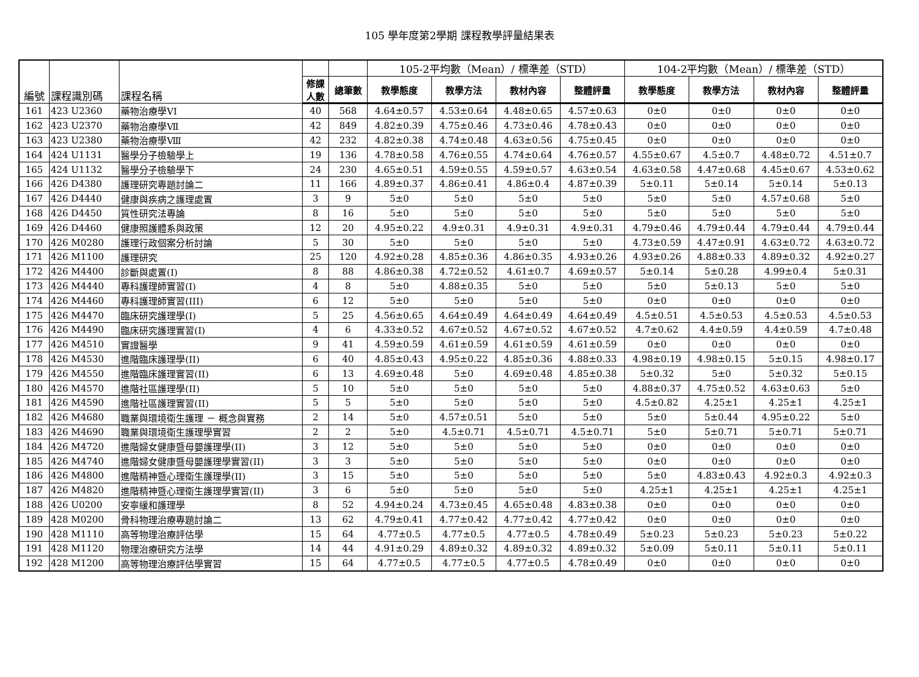105 學年度第2學期 課程教學評量結果表
| 編號 | 課程識別碼 | 課程名稱 | | | 105-2平均數（Mean）/ 標準差（STD） | | | | 104-2平均數（Mean）/ 標準差（STD） | | | |
| --- | --- | --- | --- | --- | --- | --- | --- | --- | --- | --- | --- | --- |
| | | | 修課 人數 | 總筆數 | 教學態度 | 教學方法 | 教材內容 | 整體評量 | 教學態度 | 教學方法 | 教材內容 | 整體評量 |
| 161 | 423 U2360 | 藥物治療學VI | 40 | 568 | 4.64±0.57 | 4.53±0.64 | 4.48±0.65 | 4.57±0.63 | 0±0 | 0±0 | 0±0 | 0±0 |
| 162 | 423 U2370 | 藥物治療學Ⅶ | 42 | 849 | 4.82±0.39 | 4.75±0.46 | 4.73±0.46 | 4.78±0.43 | 0±0 | 0±0 | 0±0 | 0±0 |
| 163 | 423 U2380 | 藥物治療學Ⅷ | 42 | 232 | 4.82±0.38 | 4.74±0.48 | 4.63±0.56 | 4.75±0.45 | 0±0 | 0±0 | 0±0 | 0±0 |
| 164 | 424 U1131 | 醫學分子檢驗學上 | 19 | 136 | 4.78±0.58 | 4.76±0.55 | 4.74±0.64 | 4.76±0.57 | 4.55±0.67 | 4.5±0.7 | 4.48±0.72 | 4.51±0.7 |
| 165 | 424 U1132 | 醫學分子檢驗學下 | 24 | 230 | 4.65±0.51 | 4.59±0.55 | 4.59±0.57 | 4.63±0.54 | 4.63±0.58 | 4.47±0.68 | 4.45±0.67 | 4.53±0.62 |
| 166 | 426 D4380 | 護理研究專題討論二 | 11 | 166 | 4.89±0.37 | 4.86±0.41 | 4.86±0.4 | 4.87±0.39 | 5±0.11 | 5±0.14 | 5±0.14 | 5±0.13 |
| 167 | 426 D4440 | 健康與疾病之護理處置 | 3 | 9 | 5±0 | 5±0 | 5±0 | 5±0 | 5±0 | 5±0 | 4.57±0.68 | 5±0 |
| 168 | 426 D4450 | 質性研究法專論 | 8 | 16 | 5±0 | 5±0 | 5±0 | 5±0 | 5±0 | 5±0 | 5±0 | 5±0 |
| 169 | 426 D4460 | 健康照護體系與政策 | 12 | 20 | 4.95±0.22 | 4.9±0.31 | 4.9±0.31 | 4.9±0.31 | 4.79±0.46 | 4.79±0.44 | 4.79±0.44 | 4.79±0.44 |
| 170 | 426 M0280 | 護理行政個案分析討論 | 5 | 30 | 5±0 | 5±0 | 5±0 | 5±0 | 4.73±0.59 | 4.47±0.91 | 4.63±0.72 | 4.63±0.72 |
| 171 | 426 M1100 | 護理研究 | 25 | 120 | 4.92±0.28 | 4.85±0.36 | 4.86±0.35 | 4.93±0.26 | 4.93±0.26 | 4.88±0.33 | 4.89±0.32 | 4.92±0.27 |
| 172 | 426 M4400 | 診斷與處置(I) | 8 | 88 | 4.86±0.38 | 4.72±0.52 | 4.61±0.7 | 4.69±0.57 | 5±0.14 | 5±0.28 | 4.99±0.4 | 5±0.31 |
| 173 | 426 M4440 | 專科護理師實習(I) | 4 | 8 | 5±0 | 4.88±0.35 | 5±0 | 5±0 | 5±0 | 5±0.13 | 5±0 | 5±0 |
| 174 | 426 M4460 | 專科護理師實習(III) | 6 | 12 | 5±0 | 5±0 | 5±0 | 5±0 | 0±0 | 0±0 | 0±0 | 0±0 |
| 175 | 426 M4470 | 臨床研究護理學(I) | 5 | 25 | 4.56±0.65 | 4.64±0.49 | 4.64±0.49 | 4.64±0.49 | 4.5±0.51 | 4.5±0.53 | 4.5±0.53 | 4.5±0.53 |
| 176 | 426 M4490 | 臨床研究護理實習(I) | 4 | 6 | 4.33±0.52 | 4.67±0.52 | 4.67±0.52 | 4.67±0.52 | 4.7±0.62 | 4.4±0.59 | 4.4±0.59 | 4.7±0.48 |
| 177 | 426 M4510 | 實證醫學 | 9 | 41 | 4.59±0.59 | 4.61±0.59 | 4.61±0.59 | 4.61±0.59 | 0±0 | 0±0 | 0±0 | 0±0 |
| 178 | 426 M4530 | 進階臨床護理學(II) | 6 | 40 | 4.85±0.43 | 4.95±0.22 | 4.85±0.36 | 4.88±0.33 | 4.98±0.19 | 4.98±0.15 | 5±0.15 | 4.98±0.17 |
| 179 | 426 M4550 | 進階臨床護理實習(II) | 6 | 13 | 4.69±0.48 | 5±0 | 4.69±0.48 | 4.85±0.38 | 5±0.32 | 5±0 | 5±0.32 | 5±0.15 |
| 180 | 426 M4570 | 進階社區護理學(II) | 5 | 10 | 5±0 | 5±0 | 5±0 | 5±0 | 4.88±0.37 | 4.75±0.52 | 4.63±0.63 | 5±0 |
| 181 | 426 M4590 | 進階社區護理實習(II) | 5 | 5 | 5±0 | 5±0 | 5±0 | 5±0 | 4.5±0.82 | 4.25±1 | 4.25±1 | 4.25±1 |
| 182 | 426 M4680 | 職業與環境衛生護理 － 概念與實務 | 2 | 14 | 5±0 | 4.57±0.51 | 5±0 | 5±0 | 5±0 | 5±0.44 | 4.95±0.22 | 5±0 |
| 183 | 426 M4690 | 職業與環境衛生護理學實習 | 2 | 2 | 5±0 | 4.5±0.71 | 4.5±0.71 | 4.5±0.71 | 5±0 | 5±0.71 | 5±0.71 | 5±0.71 |
| 184 | 426 M4720 | 進階婦女健康暨母嬰護理學(II) | 3 | 12 | 5±0 | 5±0 | 5±0 | 5±0 | 0±0 | 0±0 | 0±0 | 0±0 |
| 185 | 426 M4740 | 進階婦女健康暨母嬰護理學實習(II) | 3 | 3 | 5±0 | 5±0 | 5±0 | 5±0 | 0±0 | 0±0 | 0±0 | 0±0 |
| 186 | 426 M4800 | 進階精神暨心理衛生護理學(II) | 3 | 15 | 5±0 | 5±0 | 5±0 | 5±0 | 5±0 | 4.83±0.43 | 4.92±0.3 | 4.92±0.3 |
| 187 | 426 M4820 | 進階精神暨心理衛生護理學實習(II) | 3 | 6 | 5±0 | 5±0 | 5±0 | 5±0 | 4.25±1 | 4.25±1 | 4.25±1 | 4.25±1 |
| 188 | 426 U0200 | 安寧緩和護理學 | 8 | 52 | 4.94±0.24 | 4.73±0.45 | 4.65±0.48 | 4.83±0.38 | 0±0 | 0±0 | 0±0 | 0±0 |
| 189 | 428 M0200 | 骨科物理治療專題討論二 | 13 | 62 | 4.79±0.41 | 4.77±0.42 | 4.77±0.42 | 4.77±0.42 | 0±0 | 0±0 | 0±0 | 0±0 |
| 190 | 428 M1110 | 高等物理治療評估學 | 15 | 64 | 4.77±0.5 | 4.77±0.5 | 4.77±0.5 | 4.78±0.49 | 5±0.23 | 5±0.23 | 5±0.23 | 5±0.22 |
| 191 | 428 M1120 | 物理治療研究方法學 | 14 | 44 | 4.91±0.29 | 4.89±0.32 | 4.89±0.32 | 4.89±0.32 | 5±0.09 | 5±0.11 | 5±0.11 | 5±0.11 |
| 192 | 428 M1200 | 高等物理治療評估學實習 | 15 | 64 | 4.77±0.5 | 4.77±0.5 | 4.77±0.5 | 4.78±0.49 | 0±0 | 0±0 | 0±0 | 0±0 |